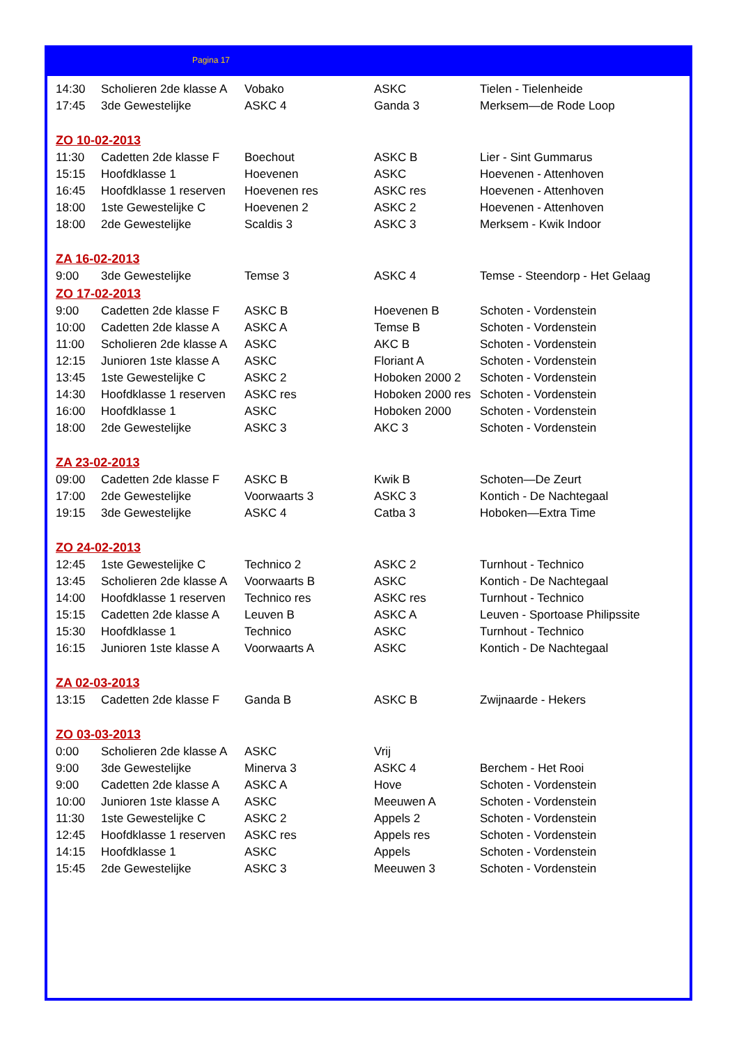Pagina 17
| 14:30 | Scholieren 2de klasse A | Vobako | ASKC | Tielen - Tielenheide |
| 17:45 | 3de Gewestelijke | ASKC 4 | Ganda 3 | Merksem—de Rode Loop |
| ZO 10-02-2013 | | | | |
| 11:30 | Cadetten 2de klasse F | Boechout | ASKC B | Lier - Sint Gummarus |
| 15:15 | Hoofdklasse 1 | Hoevenen | ASKC | Hoevenen - Attenhoven |
| 16:45 | Hoofdklasse 1 reserven | Hoevenen res | ASKC res | Hoevenen - Attenhoven |
| 18:00 | 1ste Gewestelijke C | Hoevenen 2 | ASKC 2 | Hoevenen - Attenhoven |
| 18:00 | 2de Gewestelijke | Scaldis 3 | ASKC 3 | Merksem - Kwik Indoor |
| ZA 16-02-2013 | | | | |
| 9:00 | 3de Gewestelijke | Temse 3 | ASKC 4 | Temse - Steendorp - Het Gelaag |
| ZO 17-02-2013 | | | | |
| 9:00 | Cadetten 2de klasse F | ASKC B | Hoevenen B | Schoten - Vordenstein |
| 10:00 | Cadetten 2de klasse A | ASKC A | Temse B | Schoten - Vordenstein |
| 11:00 | Scholieren 2de klasse A | ASKC | AKC B | Schoten - Vordenstein |
| 12:15 | Junioren 1ste klasse A | ASKC | Floriant A | Schoten - Vordenstein |
| 13:45 | 1ste Gewestelijke C | ASKC 2 | Hoboken 2000 2 | Schoten - Vordenstein |
| 14:30 | Hoofdklasse 1 reserven | ASKC res | Hoboken 2000 res | Schoten - Vordenstein |
| 16:00 | Hoofdklasse 1 | ASKC | Hoboken 2000 | Schoten - Vordenstein |
| 18:00 | 2de Gewestelijke | ASKC 3 | AKC 3 | Schoten - Vordenstein |
| ZA 23-02-2013 | | | | |
| 09:00 | Cadetten 2de klasse F | ASKC B | Kwik B | Schoten—De Zeurt |
| 17:00 | 2de Gewestelijke | Voorwaarts 3 | ASKC 3 | Kontich - De Nachtegaal |
| 19:15 | 3de Gewestelijke | ASKC 4 | Catba 3 | Hoboken—Extra Time |
| ZO 24-02-2013 | | | | |
| 12:45 | 1ste Gewestelijke C | Technico 2 | ASKC 2 | Turnhout - Technico |
| 13:45 | Scholieren 2de klasse A | Voorwaarts B | ASKC | Kontich - De Nachtegaal |
| 14:00 | Hoofdklasse 1 reserven | Technico res | ASKC res | Turnhout - Technico |
| 15:15 | Cadetten 2de klasse A | Leuven B | ASKC A | Leuven - Sportoase Philipssite |
| 15:30 | Hoofdklasse 1 | Technico | ASKC | Turnhout - Technico |
| 16:15 | Junioren 1ste klasse A | Voorwaarts A | ASKC | Kontich - De Nachtegaal |
| ZA 02-03-2013 | | | | |
| 13:15 | Cadetten 2de klasse F | Ganda B | ASKC B | Zwijnaarde - Hekers |
| ZO 03-03-2013 | | | | |
| 0:00 | Scholieren 2de klasse A | ASKC | Vrij | |
| 9:00 | 3de Gewestelijke | Minerva 3 | ASKC 4 | Berchem - Het Rooi |
| 9:00 | Cadetten 2de klasse A | ASKC A | Hove | Schoten - Vordenstein |
| 10:00 | Junioren 1ste klasse A | ASKC | Meeuwen A | Schoten - Vordenstein |
| 11:30 | 1ste Gewestelijke C | ASKC 2 | Appels 2 | Schoten - Vordenstein |
| 12:45 | Hoofdklasse 1 reserven | ASKC res | Appels res | Schoten - Vordenstein |
| 14:15 | Hoofdklasse 1 | ASKC | Appels | Schoten - Vordenstein |
| 15:45 | 2de Gewestelijke | ASKC 3 | Meeuwen 3 | Schoten - Vordenstein |